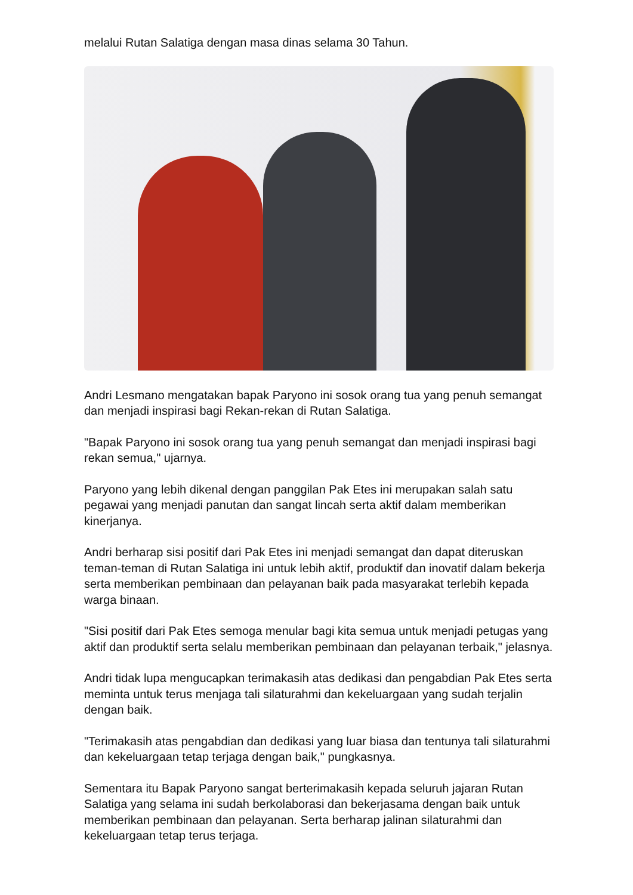melalui Rutan Salatiga dengan masa dinas selama 30 Tahun.
Andri Lesmano mengatakan bapak Paryono ini sosok orang tua yang penuh semangat dan menjadi inspirasi bagi Rekan-rekan di Rutan Salatiga.
"Bapak Paryono ini sosok orang tua yang penuh semangat dan menjadi inspirasi bagi rekan semua," ujarnya.
Paryono yang lebih dikenal dengan panggilan Pak Etes ini merupakan salah satu pegawai yang menjadi panutan dan sangat lincah serta aktif dalam memberikan kinerjanya.
Andri berharap sisi positif dari Pak Etes ini menjadi semangat dan dapat diteruskan teman-teman di Rutan Salatiga ini untuk lebih aktif, produktif dan inovatif dalam bekerja serta memberikan pembinaan dan pelayanan baik pada masyarakat terlebih kepada warga binaan.
"Sisi positif dari Pak Etes semoga menular bagi kita semua untuk menjadi petugas yang aktif dan produktif serta selalu memberikan pembinaan dan pelayanan terbaik," jelasnya.
Andri tidak lupa mengucapkan terimakasih atas dedikasi dan pengabdian Pak Etes serta meminta untuk terus menjaga tali silaturahmi dan kekeluargaan yang sudah terjalin dengan baik.
"Terimakasih atas pengabdian dan dedikasi yang luar biasa dan tentunya tali silaturahmi dan kekeluargaan tetap terjaga dengan baik," pungkasnya.
Sementara itu Bapak Paryono sangat berterimakasih kepada seluruh jajaran Rutan Salatiga yang selama ini sudah berkolaborasi dan bekerjasama dengan baik untuk memberikan pembinaan dan pelayanan. Serta berharap jalinan silaturahmi dan kekeluargaan tetap terus terjaga.